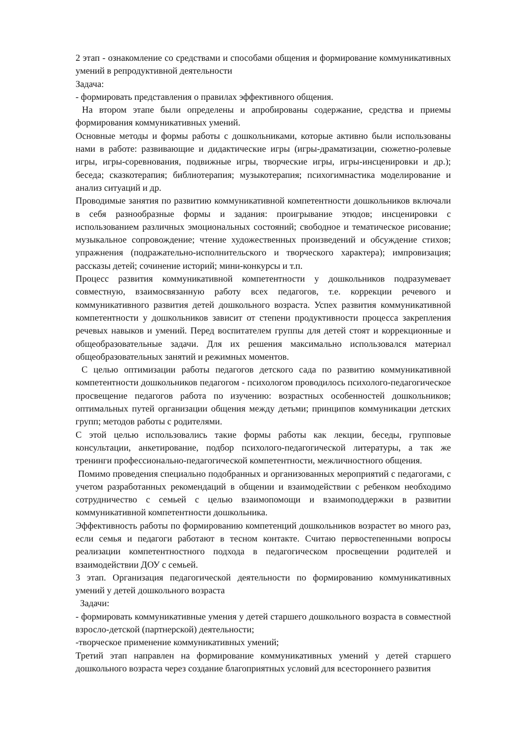2 этап - ознакомление со средствами и способами общения и формирование коммуникативных умений в репродуктивной деятельности
Задача:
- формировать представления о правилах эффективного общения.
На втором этапе были определены и апробированы содержание, средства и приемы формирования коммуникативных умений.
Основные методы и формы работы с дошкольниками, которые активно были использованы нами в работе: развивающие и дидактические игры (игры-драматизации, сюжетно-ролевые игры, игры-соревнования, подвижные игры, творческие игры, игры-инсценировки и др.); беседа; сказкотерапия; библиотерапия; музыкотерапия; психогимнастика моделирование и анализ ситуаций и др.
Проводимые занятия по развитию коммуникативной компетентности дошкольников включали в себя разнообразные формы и задания: проигрывание этюдов; инсценировки с использованием различных эмоциональных состояний; свободное и тематическое рисование; музыкальное сопровождение; чтение художественных произведений и обсуждение стихов; упражнения (подражательно-исполнительского и творческого характера); импровизация; рассказы детей; сочинение историй; мини-конкурсы и т.п.
Процесс развития коммуникативной компетентности у дошкольников подразумевает совместную, взаимосвязанную работу всех педагогов, т.е. коррекции речевого и коммуникативного развития детей дошкольного возраста. Успех развития коммуникативной компетентности у дошкольников зависит от степени продуктивности процесса закрепления речевых навыков и умений. Перед воспитателем группы для детей стоят и коррекционные и общеобразовательные задачи. Для их решения максимально использовался материал общеобразовательных занятий и режимных моментов.
С целью оптимизации работы педагогов детского сада по развитию коммуникативной компетентности дошкольников педагогом - психологом проводилось психолого-педагогическое просвещение педагогов работа по изучению: возрастных особенностей дошкольников; оптимальных путей организации общения между детьми; принципов коммуникации детских групп; методов работы с родителями.
С этой целью использовались такие формы работы как лекции, беседы, групповые консультации, анкетирование, подбор психолого-педагогической литературы, а так же тренинги профессионально-педагогической компетентности, межличностного общения.
Помимо проведения специально подобранных и организованных мероприятий с педагогами, с учетом разработанных рекомендаций в общении и взаимодействии с ребенком необходимо сотрудничество с семьей с целью взаимопомощи и взаимоподдержки в развитии коммуникативной компетентности дошкольника.
Эффективность работы по формированию компетенций дошкольников возрастет во много раз, если семья и педагоги работают в тесном контакте. Считаю первостепенными вопросы реализации компетентностного подхода в педагогическом просвещении родителей и взаимодействии ДОУ с семьей.
3 этап. Организация педагогической деятельности по формированию коммуникативных умений у детей дошкольного возраста
Задачи:
- формировать коммуникативные умения у детей старшего дошкольного возраста в совместной взросло-детской (партнерской) деятельности;
-творческое применение коммуникативных умений;
Третий этап направлен на формирование коммуникативных умений у детей старшего дошкольного возраста через создание благоприятных условий для всестороннего развития